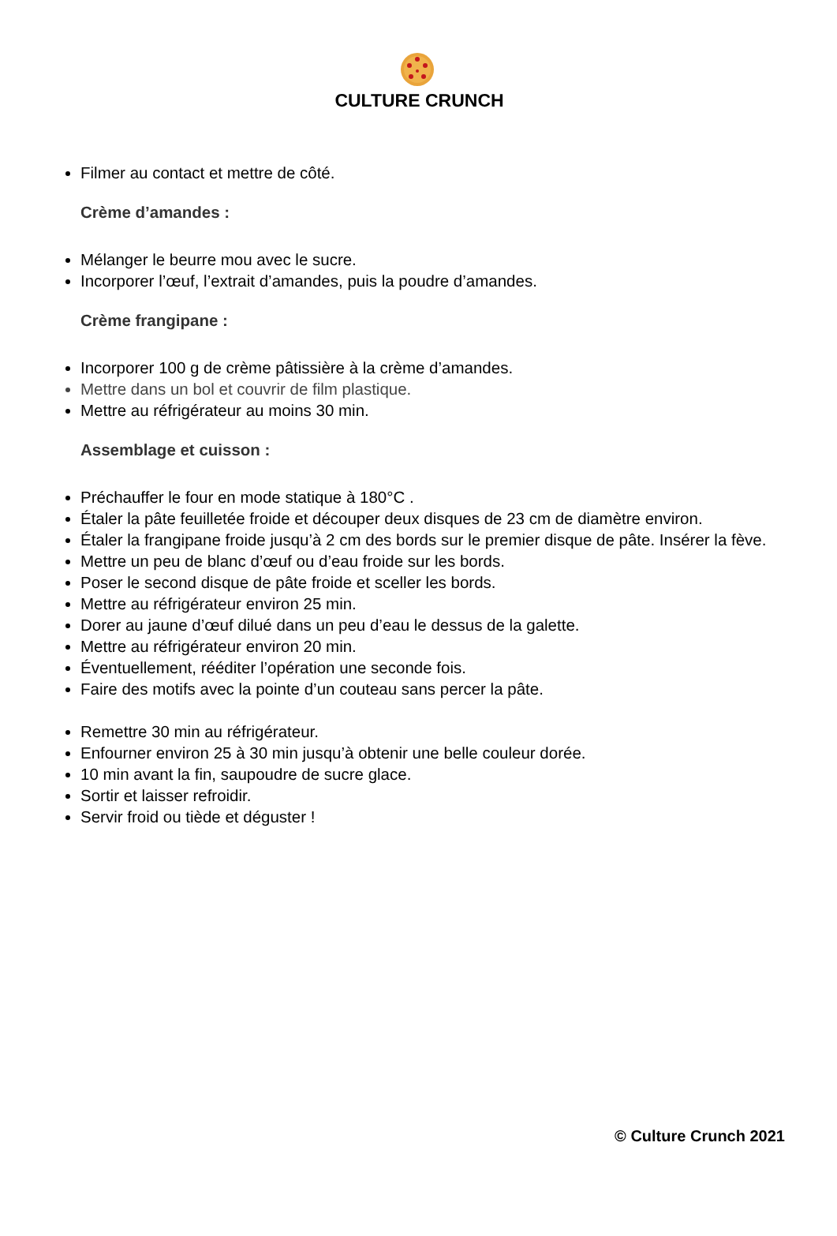CULTURE CRUNCH
Filmer au contact et mettre de côté.
Crème d’amandes :
Mélanger le beurre mou avec le sucre.
Incorporer l’œuf, l’extrait d’amandes, puis la poudre d’amandes.
Crème frangipane :
Incorporer 100 g de crème pâtissière à la crème d’amandes.
Mettre dans un bol et couvrir de film plastique.
Mettre au réfrigérateur au moins 30 min.
Assemblage et cuisson :
Préchauffer le four en mode statique à 180°C .
Étaler la pâte feuilletée froide et découper deux disques de 23 cm de diamètre environ.
Étaler la frangipane froide jusqu’à 2 cm des bords sur le premier disque de pâte. Insérer la fève.
Mettre un peu de blanc d’œuf ou d’eau froide sur les bords.
Poser le second disque de pâte froide et sceller les bords.
Mettre au réfrigérateur environ 25 min.
Dorer au jaune d’œuf dilué dans un peu d’eau le dessus de la galette.
Mettre au réfrigérateur environ 20 min.
Éventuellement, rééditer l’opération une seconde fois.
Faire des motifs avec la pointe d’un couteau sans percer la pâte.
Remettre 30 min au réfrigérateur.
Enfourner environ 25 à 30 min jusqu’à obtenir une belle couleur dorée.
10 min avant la fin, saupoudre de sucre glace.
Sortir et laisser refroidir.
Servir froid ou tiède et déguster !
© Culture Crunch 2021